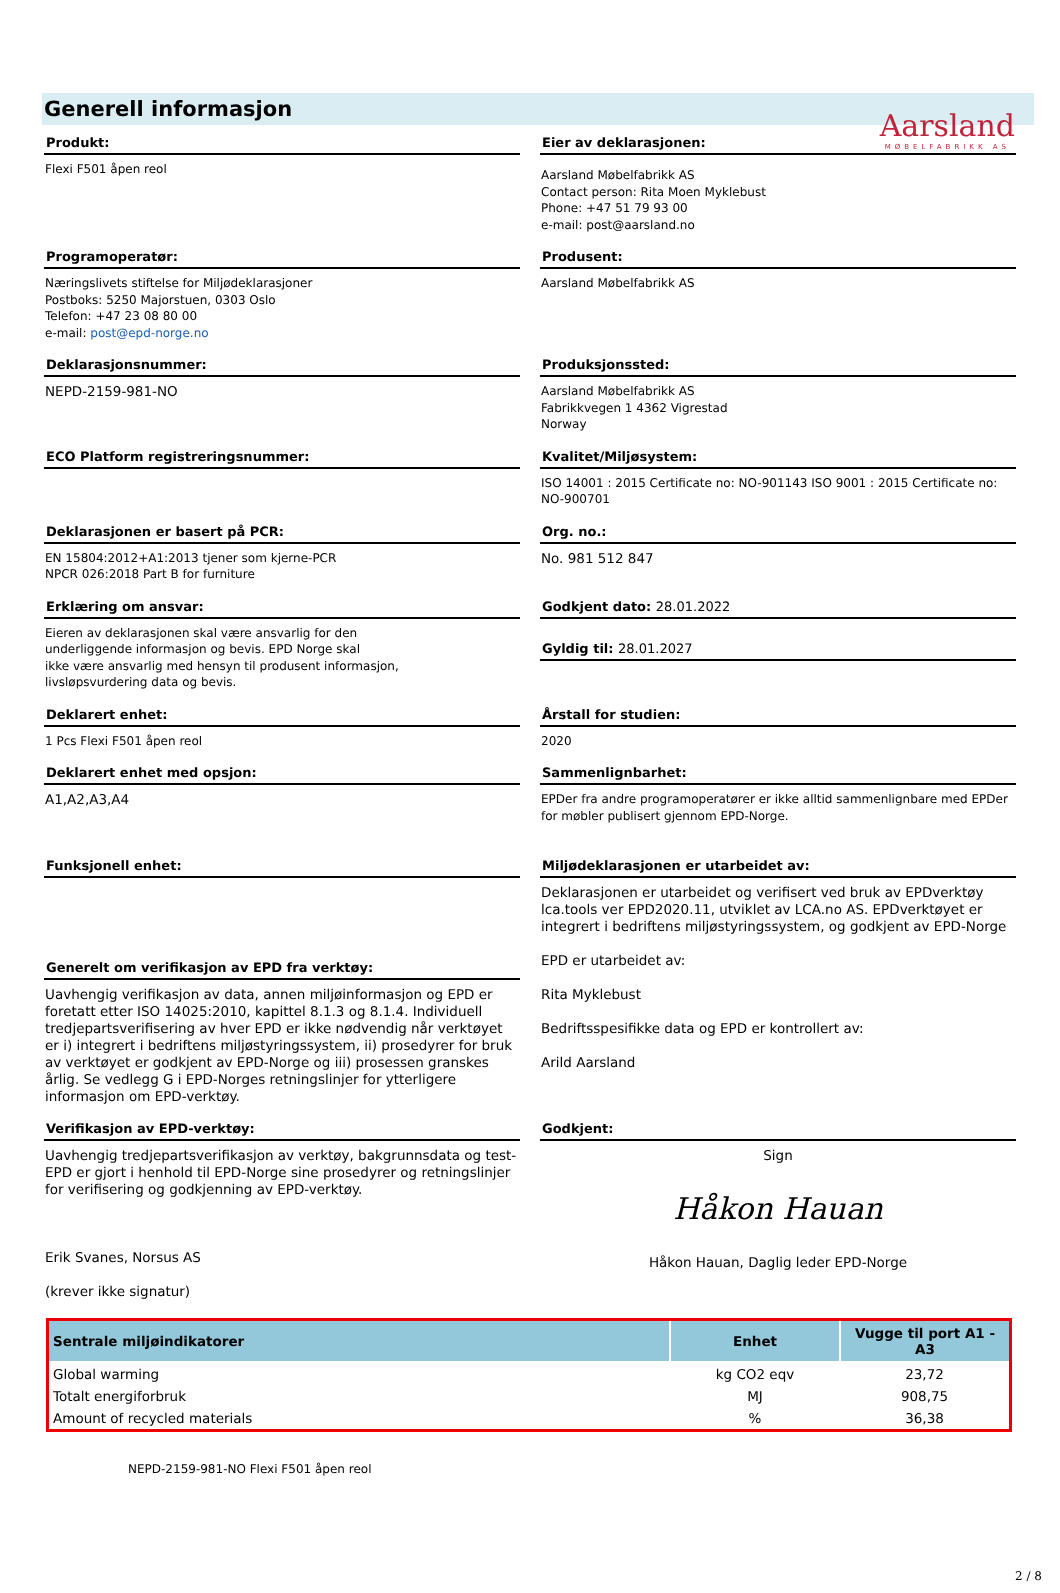Aarsland
MØBELFABRIKK AS
Generell informasjon
Produkt:
Flexi F501 åpen reol
Eier av deklarasjonen:
Aarsland Møbelfabrikk AS
Contact person: Rita Moen Myklebust
Phone: +47 51 79 93 00
e-mail: post@aarsland.no
Programoperatør:
Næringslivets stiftelse for Miljødeklarasjoner
Postboks: 5250 Majorstuen, 0303 Oslo
Telefon: +47 23 08 80 00
e-mail: post@epd-norge.no
Produsent:
Aarsland Møbelfabrikk AS
Deklarasjonsnummer:
NEPD-2159-981-NO
Produksjonssted:
Aarsland Møbelfabrikk AS
Fabrikkvegen 1 4362 Vigrestad
Norway
ECO Platform registreringsnummer:
Kvalitet/Miljøsystem:
ISO 14001 : 2015 Certificate no: NO-901143 ISO 9001 : 2015 Certificate no: NO-900701
Deklarasjonen er basert på PCR:
EN 15804:2012+A1:2013 tjener som kjerne-PCR
NPCR 026:2018 Part B for furniture
Org. no.:
No. 981 512 847
Erklæring om ansvar:
Eieren av deklarasjonen skal være ansvarlig for den
underliggende informasjon og bevis. EPD Norge skal
ikke være ansvarlig med hensyn til produsent informasjon,
livsløpsvurdering data og bevis.
Godkjent dato: 28.01.2022
Gyldig til: 28.01.2027
Deklarert enhet:
1 Pcs Flexi F501 åpen reol
Årstall for studien:
2020
Deklarert enhet med opsjon:
A1,A2,A3,A4
Sammenlignbarhet:
EPDer fra andre programoperatører er ikke alltid sammenlignbare med EPDer for møbler publisert gjennom EPD-Norge.
Funksjonell enhet:
Generelt om verifikasjon av EPD fra verktøy:
Uavhengig verifikasjon av data, annen miljøinformasjon og EPD er foretatt etter ISO 14025:2010, kapittel 8.1.3 og 8.1.4. Individuell tredjepartsverifisering av hver EPD er ikke nødvendig når verktøyet er i) integrert i bedriftens miljøstyringssystem, ii) prosedyrer for bruk av verktøyet er godkjent av EPD-Norge og iii) prosessen granskes årlig. Se vedlegg G i EPD-Norges retningslinjer for ytterligere informasjon om EPD-verktøy.
Miljødeklarasjonen er utarbeidet av:
Deklarasjonen er utarbeidet og verifisert ved bruk av EPDverktøy lca.tools ver EPD2020.11, utviklet av LCA.no AS. EPDverktøyet er integrert i bedriftens miljøstyringssystem, og godkjent av EPD-Norge
EPD er utarbeidet av:
Rita Myklebust
Bedriftsspesifikke data og EPD er kontrollert av:
Arild Aarsland
Verifikasjon av EPD-verktøy:
Uavhengig tredjepartsverifikasjon av verktøy, bakgrunnsdata og test-EPD er gjort i henhold til EPD-Norge sine prosedyrer og retningslinjer for verifisering og godkjenning av EPD-verktøy.
Erik Svanes, Norsus AS
(krever ikke signatur)
Godkjent:
Sign
Håkon Hauan
Håkon Hauan, Daglig leder EPD-Norge
| Sentrale miljøindikatorer | Enhet | Vugge til port A1 - A3 |
| --- | --- | --- |
| Global warming | kg CO2 eqv | 23,72 |
| Totalt energiforbruk | MJ | 908,75 |
| Amount of recycled materials | % | 36,38 |
NEPD-2159-981-NO Flexi F501 åpen reol
2 / 8